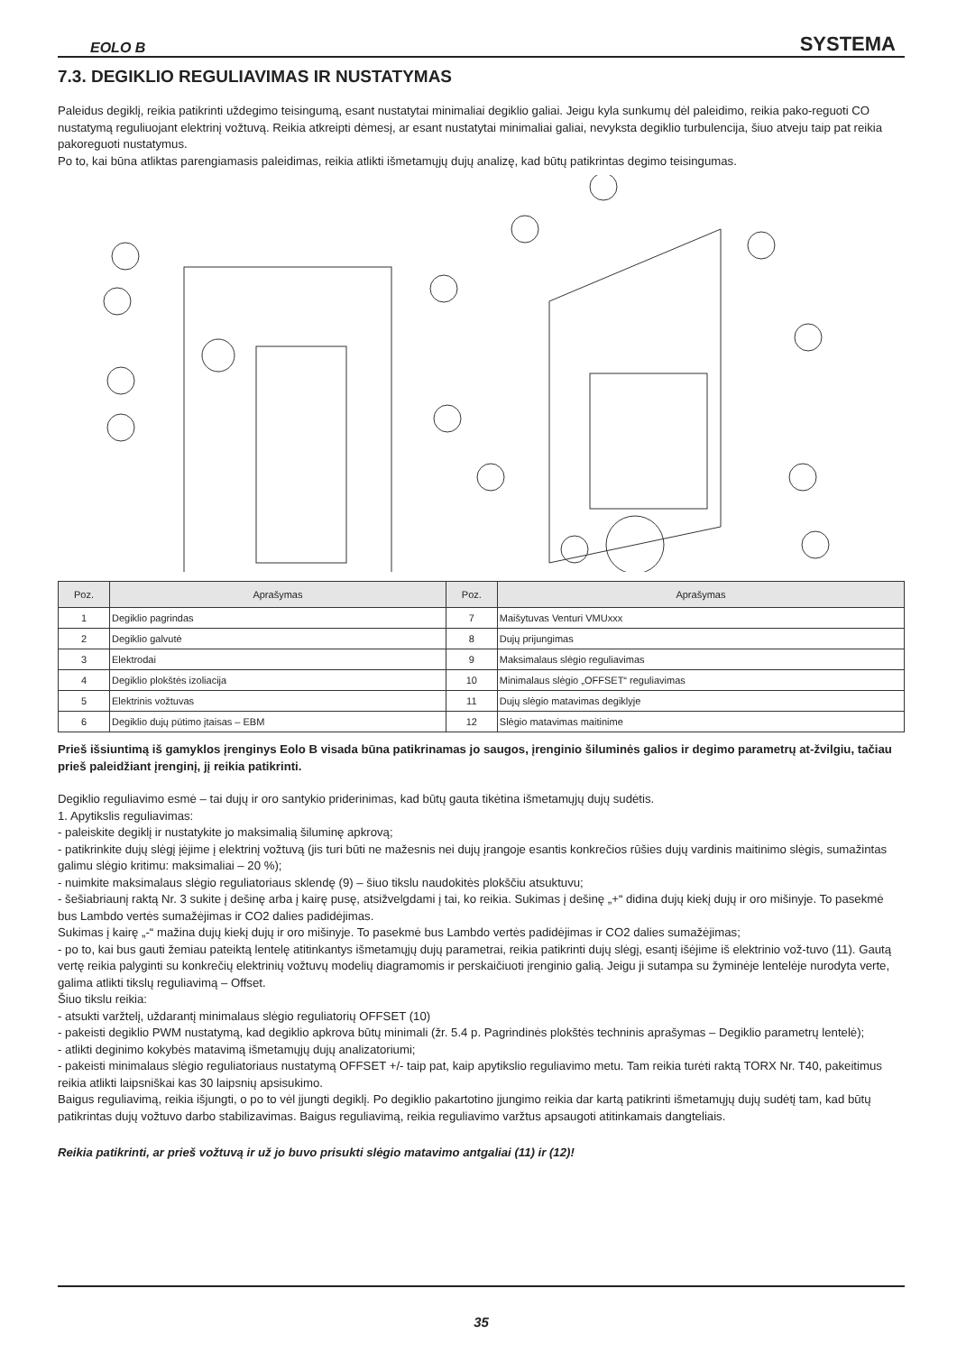EOLO B SYSTEMA
7.3. DEGIKLIO REGULIAVIMAS IR NUSTATYMAS
Paleidus degiklį, reikia patikrinti uždegimo teisingumą, esant nustatytai minimaliai degiklio galiai. Jeigu kyla sunkumų dėl paleidimo, reikia pako-reguoti CO nustatymą reguliuojant elektrinį vožtuvą. Reikia atkreipti dėmesį, ar esant nustatytai minimaliai galiai, nevyksta degiklio turbulencija, šiuo atveju taip pat reikia pakoreguoti nustatymus.
Po to, kai būna atliktas parengiamasis paleidimas, reikia atlikti išmetamųjų dujų analizę, kad būtų patikrintas degimo teisingumas.
| Poz. | Aprašymas | Poz. | Aprašymas |
| --- | --- | --- | --- |
| 1 | Degiklio pagrindas | 7 | Maišytuvas Venturi VMUxxx |
| 2 | Degiklio galvutė | 8 | Dujų prijungimas |
| 3 | Elektrodai | 9 | Maksimalaus slėgio reguliavimas |
| 4 | Degiklio plokštės izoliacija | 10 | Minimalaus slėgio „OFFSET“ reguliavimas |
| 5 | Elektrinis vožtuvas | 11 | Dujų slėgio matavimas degiklyje |
| 6 | Degiklio dujų pūtimo įtaisas – EBM | 12 | Slėgio matavimas maitinime |
Prieš išsiuntimą iš gamyklos įrenginys Eolo B visada būna patikrinamas jo saugos, įrenginio šiluminės galios ir degimo parametrų at-žvilgiu, tačiau prieš paleidžiant įrenginį, jį reikia patikrinti.
Degiklio reguliavimo esmė – tai dujų ir oro santykio priderinimas, kad būtų gauta tikėtina išmetamųjų dujų sudėtis.
1. Apytikslis reguliavimas:
- paleiskite degiklį ir nustatykite jo maksimalią šiluminę apkrovą;
- patikrinkite dujų slėgį įėjime į elektrinį vožtuvą (jis turi būti ne mažesnis nei dujų įrangoje esantis konkrečios rūšies dujų vardinis maitinimo slėgis, sumažintas galimu slėgio kritimu: maksimaliai – 20 %);
- nuimkite maksimalaus slėgio reguliatoriaus sklendę (9) – šiuo tikslu naudokitės plokščiu atsuktuvu;
- šešiabriaunį raktą Nr. 3 sukite į dešinę arba į kairę pusę, atsižvelgdami į tai, ko reikia. Sukimas į dešinę „+“ didina dujų kiekį dujų ir oro mišinyje. To pasekmė bus Lambdo vertės sumažėjimas ir CO2 dalies padidėjimas.
Sukimas į kairę „-“ mažina dujų kiekį dujų ir oro mišinyje. To pasekmė bus Lambdo vertės padidėjimas ir CO2 dalies sumažėjimas;
- po to, kai bus gauti žemiau pateiktą lentelę atitinkantys išmetamųjų dujų parametrai, reikia patikrinti dujų slėgį, esantį išėjime iš elektrinio vož-tuvo (11). Gautą vertę reikia palyginti su konkrečių elektrinių vožtuvų modelių diagramomis ir perskaičiuoti įrenginio galią. Jeigu ji sutampa su žyminėje lentelėje nurodyta verte, galima atlikti tikslų reguliavimą – Offset.
Šiuo tikslu reikia:
- atsukti varžtelį, uždarantį minimalaus slėgio reguliatorių OFFSET (10)
- pakeisti degiklio PWM nustatymą, kad degiklio apkrova būtų minimali (žr. 5.4 p. Pagrindinės plokštės techninis aprašymas – Degiklio parametrų lentelė);
- atlikti deginimo kokybės matavimą išmetamųjų dujų analizatoriumi;
- pakeisti minimalaus slėgio reguliatoriaus nustatymą OFFSET +/- taip pat, kaip apytikslio reguliavimo metu. Tam reikia turėti raktą TORX Nr. T40, pakeitimus reikia atlikti laipsniškai kas 30 laipsnių apsisukimo.
Baigus reguliavimą, reikia išjungti, o po to vėl įjungti degiklį. Po degiklio pakartotino įjungimo reikia dar kartą patikrinti išmetamųjų dujų sudėtį tam, kad būtų patikrintas dujų vožtuvo darbo stabilizavimas. Baigus reguliavimą, reikia reguliavimo varžtus apsaugoti atitinkamais dangteliais.
Reikia patikrinti, ar prieš vožtuvą ir už jo buvo prisukti slėgio matavimo antgaliai (11) ir (12)!
35